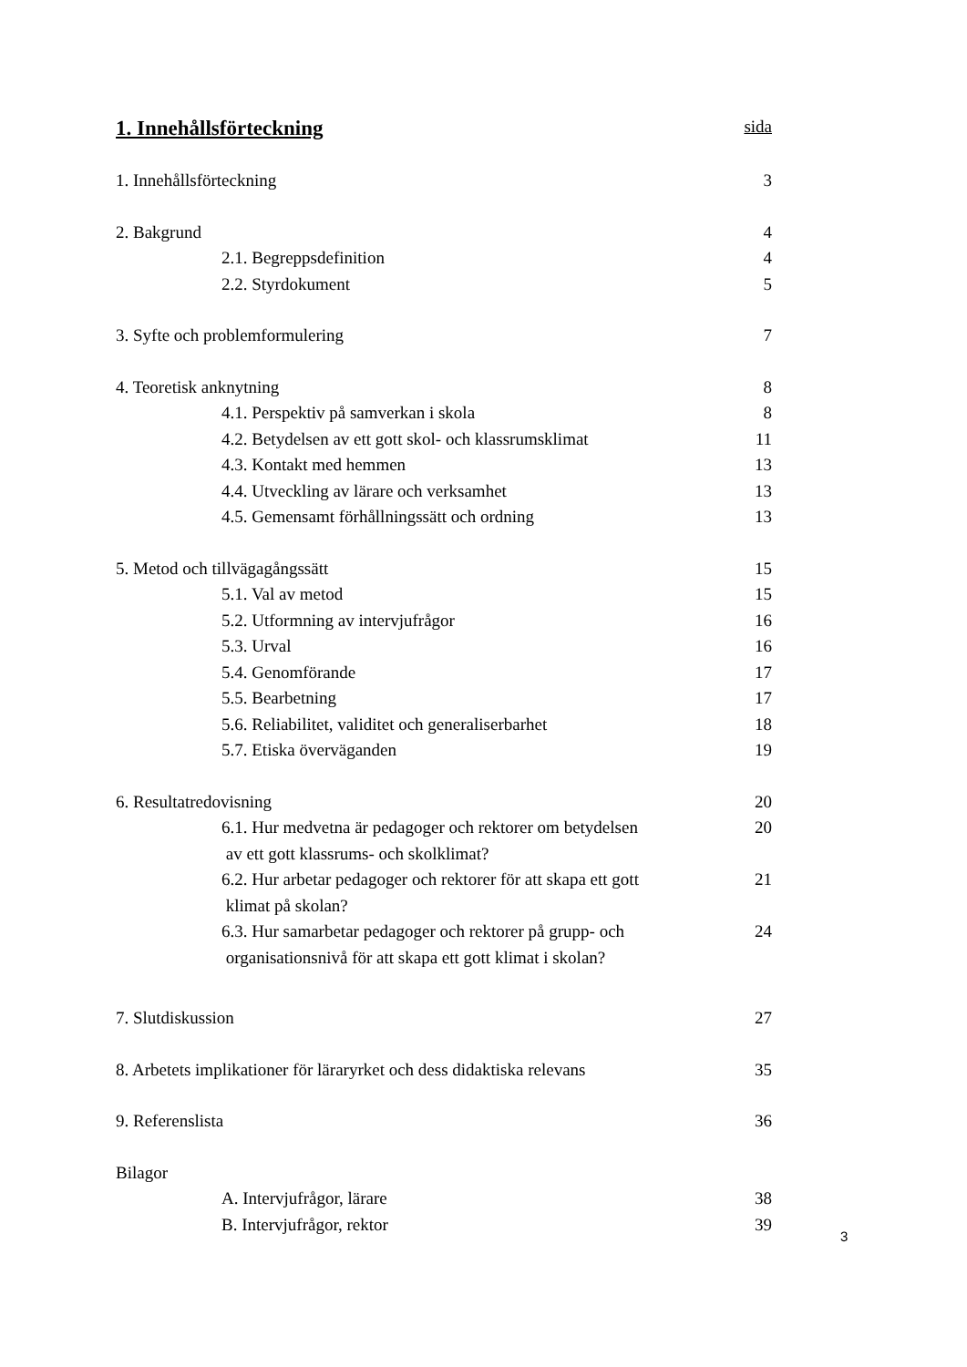1. Innehållsförteckning sida
1. Innehållsförteckning 3
2. Bakgrund 4
2.1. Begreppsdefinition 4
2.2. Styrdokument 5
3. Syfte och problemformulering
7
4. Teoretisk anknytning 8
4.1. Perspektiv på samverkan i skola
8
4.2. Betydelsen av ett gott skol- och klassrumsklimat
11
4.3. Kontakt med hemmen 13
4.4. Utveckling av lärare och verksamhet
13
4.5. Gemensamt förhållningssätt och ordning
13
5. Metod och tillvägagångssätt 15
5.1. Val av metod 15
5.2. Utformning av intervjufrågor
16
5.3. Urval 16
5.4. Genomförande 17
5.5. Bearbetning 17
5.6. Reliabilitet, validitet och generaliserbarhet
18
5.7. Etiska överväganden 19
6. Resultatredovisning 20
6.1. Hur medvetna är pedagoger och rektorer om betydelsen
av ett gott klassrums- och skolklimat?
20
6.2. Hur arbetar pedagoger och rektorer för att skapa ett gott
klimat på skolan?
21
6.3. Hur samarbetar pedagoger och rektorer på grupp- och
organisationsnivå för att skapa ett gott klimat i skolan?
24
7. Slutdiskussion 27
8. Arbetets implikationer för läraryrket och dess didaktiska relevans
35
9. Referenslista 36
Bilagor
A. Intervjufrågor, lärare 38
B. Intervjufrågor, rektor 39
3